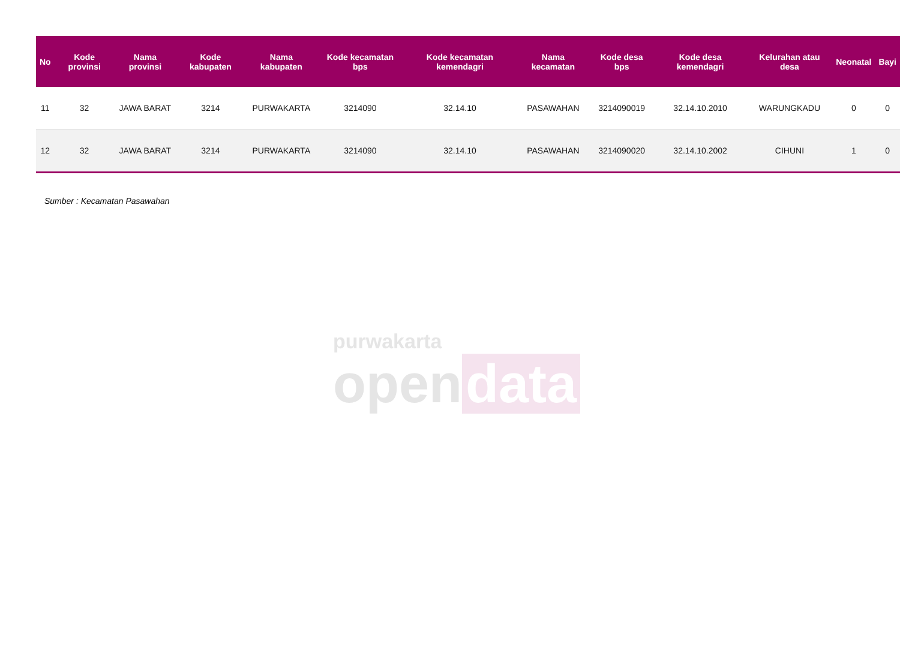purwakarta
open data
| No | Kode provinsi | Nama provinsi | Kode kabupaten | Nama kabupaten | Kode kecamatan bps | Kode kecamatan kemendagri | Nama kecamatan | Kode desa bps | Kode desa kemendagri | Kelurahan atau desa | Neonatal | Bayi |
| --- | --- | --- | --- | --- | --- | --- | --- | --- | --- | --- | --- | --- |
| 11 | 32 | JAWA BARAT | 3214 | PURWAKARTA | 3214090 | 32.14.10 | PASAWAHAN | 3214090019 | 32.14.10.2010 | WARUNGKADU | 0 | 0 |
| 12 | 32 | JAWA BARAT | 3214 | PURWAKARTA | 3214090 | 32.14.10 | PASAWAHAN | 3214090020 | 32.14.10.2002 | CIHUNI | 1 | 0 |
Sumber : Kecamatan Pasawahan